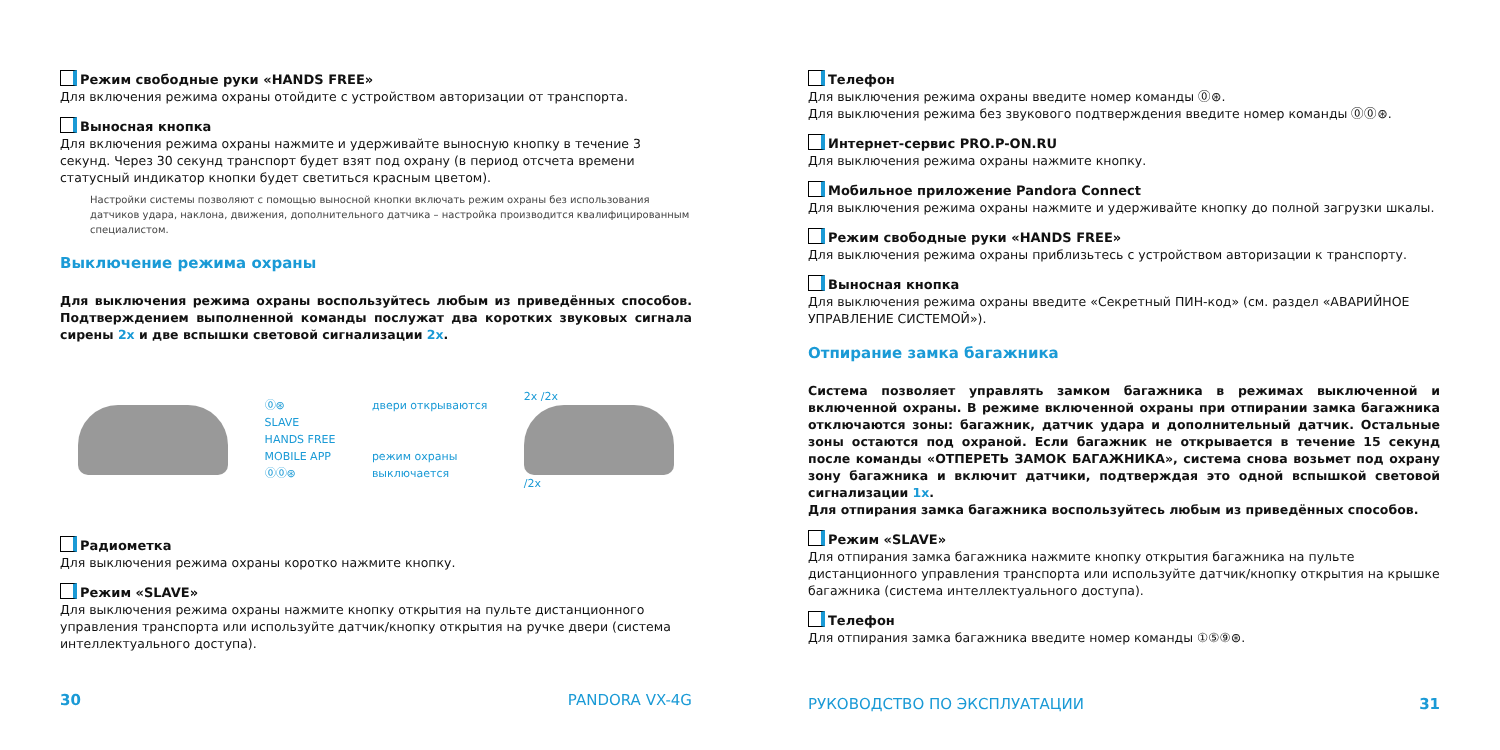Режим свободные руки «HANDS FREE»
Для включения режима охраны отойдите с устройством авторизации от транспорта.
Выносная кнопка
Для включения режима охраны нажмите и удерживайте выносную кнопку в течение 3 секунд. Через 30 секунд транспорт будет взят под охрану (в период отсчета времени статусный индикатор кнопки будет светиться красным цветом).
Настройки системы позволяют с помощью выносной кнопки включать режим охраны без использования датчиков удара, наклона, движения, дополнительного датчика – настройка производится квалифицированным специалистом.
Выключение режима охраны
Для выключения режима охраны воспользуйтесь любым из приведённых способов. Подтверждением выполненной команды послужат два коротких звуковых сигнала сирены 2x и две вспышки световой сигнализации 2x.
⓪⊛
SLAVE
HANDS FREE
MOBILE APP
⓪⓪⊛
двери открываются
режим охраны
выключается
2x /2x
/2x
Радиометка
Для выключения режима охраны коротко нажмите кнопку.
Режим «SLAVE»
Для выключения режима охраны нажмите кнопку открытия на пульте дистанционного управления транспорта или используйте датчик/кнопку открытия на ручке двери (система интеллектуального доступа).
30 PANDORA VX-4G
Телефон
Для выключения режима охраны введите номер команды ⓪⊛.
Для выключения режима без звукового подтверждения введите номер команды ⓪⓪⊛.
Интернет-сервис PRO.P-ON.RU
Для выключения режима охраны нажмите кнопку.
Мобильное приложение Pandora Connect
Для выключения режима охраны нажмите и удерживайте кнопку до полной загрузки шкалы.
Режим свободные руки «HANDS FREE»
Для выключения режима охраны приблизьтесь с устройством авторизации к транспорту.
Выносная кнопка
Для выключения режима охраны введите «Секретный ПИН-код» (см. раздел «АВАРИЙНОЕ УПРАВЛЕНИЕ СИСТЕМОЙ»).
Отпирание замка багажника
Система позволяет управлять замком багажника в режимах выключенной и включенной охраны. В режиме включенной охраны при отпирании замка багажника отключаются зоны: багажник, датчик удара и дополнительный датчик. Остальные зоны остаются под охраной. Если багажник не открывается в течение 15 секунд после команды «ОТПЕРЕТЬ ЗАМОК БАГАЖНИКА», система снова возьмет под охрану зону багажника и включит датчики, подтверждая это одной вспышкой световой сигнализации 1x.
Для отпирания замка багажника воспользуйтесь любым из приведённых способов.
Режим «SLAVE»
Для отпирания замка багажника нажмите кнопку открытия багажника на пульте дистанционного управления транспорта или используйте датчик/кнопку открытия на крышке багажника (система интеллектуального доступа).
Телефон
Для отпирания замка багажника введите номер команды ①⑤⑨⊛.
РУКОВОДСТВО ПО ЭКСПЛУАТАЦИИ 31